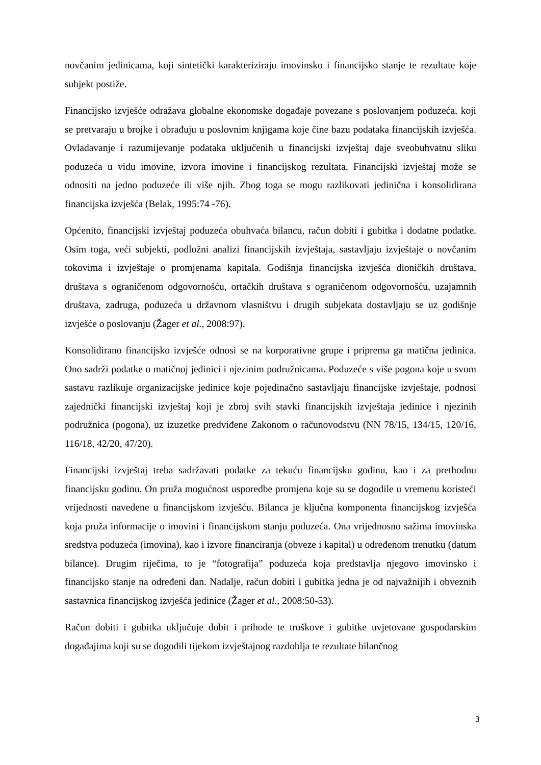novčanim jedinicama, koji sintetički karakteriziraju imovinsko i financijsko stanje te rezultate koje subjekt postiže.
Financijsko izvješće odražava globalne ekonomske događaje povezane s poslovanjem poduzeća, koji se pretvaraju u brojke i obrađuju u poslovnim knjigama koje čine bazu podataka financijskih izvješća. Ovladavanje i razumijevanje podataka uključenih u financijski izvještaj daje sveobuhvatnu sliku poduzeća u vidu imovine, izvora imovine i financijskog rezultata. Financijski izvještaj može se odnositi na jedno poduzeće ili više njih. Zbog toga se mogu razlikovati jedinična i konsolidirana financijska izvješća (Belak, 1995:74 -76).
Općenito, financijski izvještaj poduzeća obuhvaća bilancu, račun dobiti i gubitka i dodatne podatke. Osim toga, veći subjekti, podložni analizi financijskih izvještaja, sastavljaju izvještaje o novčanim tokovima i izvještaje o promjenama kapitala. Godišnja financijska izvješća dioničkih društava, društava s ograničenom odgovornošću, ortačkih društava s ograničenom odgovornošću, uzajamnih društava, zadruga, poduzeća u državnom vlasništvu i drugih subjekata dostavljaju se uz godišnje izvješće o poslovanju (Žager et al., 2008:97).
Konsolidirano financijsko izvješće odnosi se na korporativne grupe i priprema ga matična jedinica. Ono sadrži podatke o matičnoj jedinici i njezinim podružnicama. Poduzeće s više pogona koje u svom sastavu razlikuje organizacijske jedinice koje pojedinačno sastavljaju financijske izvještaje, podnosi zajednički financijski izvještaj koji je zbroj svih stavki financijskih izvještaja jedinice i njezinih podružnica (pogona), uz izuzetke predviđene Zakonom o računovodstvu (NN 78/15, 134/15, 120/16, 116/18, 42/20, 47/20).
Financijski izvještaj treba sadržavati podatke za tekuću financijsku godinu, kao i za prethodnu financijsku godinu. On pruža mogućnost usporedbe promjena koje su se dogodile u vremenu koristeći vrijednosti navedene u financijskom izvješću. Bilanca je ključna komponenta financijskog izvješća koja pruža informacije o imovini i financijskom stanju poduzeća. Ona vrijednosno sažima imovinska sredstva poduzeća (imovina), kao i izvore financiranja (obveze i kapital) u određenom trenutku (datum bilance). Drugim riječima, to je “fotografija” poduzeća koja predstavlja njegovo imovinsko i financijsko stanje na određeni dan. Nadalje, račun dobiti i gubitka jedna je od najvažnijih i obveznih sastavnica financijskog izvješća jedinice (Žager et al., 2008:50-53).
Račun dobiti i gubitka uključuje dobit i prihode te troškove i gubitke uvjetovane gospodarskim događajima koji su se dogodili tijekom izvještajnog razdoblja te rezultate bilančnog
3